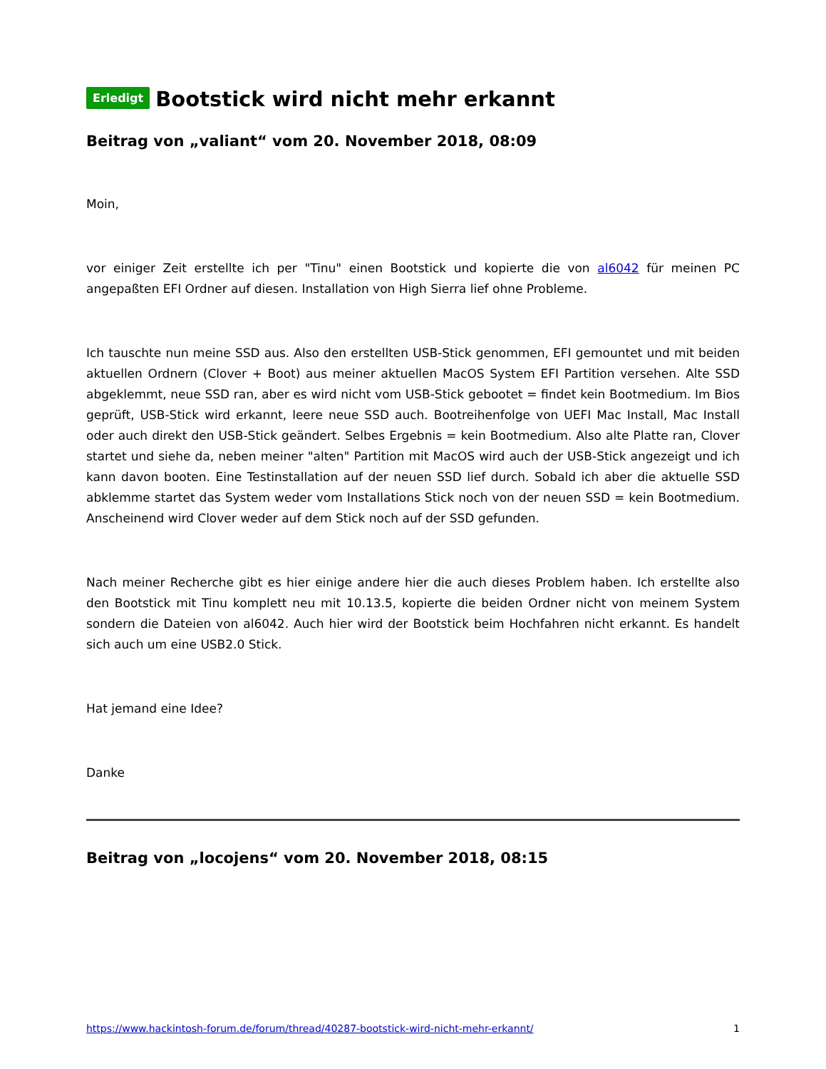Erledigt Bootstick wird nicht mehr erkannt
Beitrag von „valiant“ vom 20. November 2018, 08:09
Moin,
vor einiger Zeit erstellte ich per "Tinu" einen Bootstick und kopierte die von al6042 für meinen PC angepaßten EFI Ordner auf diesen. Installation von High Sierra lief ohne Probleme.
Ich tauschte nun meine SSD aus. Also den erstellten USB-Stick genommen, EFI gemountet und mit beiden aktuellen Ordnern (Clover + Boot) aus meiner aktuellen MacOS System EFI Partition versehen. Alte SSD abgeklemmt, neue SSD ran, aber es wird nicht vom USB-Stick gebootet = findet kein Bootmedium. Im Bios geprüft, USB-Stick wird erkannt, leere neue SSD auch. Bootreihenfolge von UEFI Mac Install, Mac Install oder auch direkt den USB-Stick geändert. Selbes Ergebnis = kein Bootmedium. Also alte Platte ran, Clover startet und siehe da, neben meiner "alten" Partition mit MacOS wird auch der USB-Stick angezeigt und ich kann davon booten. Eine Testinstallation auf der neuen SSD lief durch. Sobald ich aber die aktuelle SSD abklemme startet das System weder vom Installations Stick noch von der neuen SSD = kein Bootmedium. Anscheinend wird Clover weder auf dem Stick noch auf der SSD gefunden.
Nach meiner Recherche gibt es hier einige andere hier die auch dieses Problem haben. Ich erstellte also den Bootstick mit Tinu komplett neu mit 10.13.5, kopierte die beiden Ordner nicht von meinem System sondern die Dateien von al6042. Auch hier wird der Bootstick beim Hochfahren nicht erkannt. Es handelt sich auch um eine USB2.0 Stick.
Hat jemand eine Idee?
Danke
Beitrag von „locojens“ vom 20. November 2018, 08:15
https://www.hackintosh-forum.de/forum/thread/40287-bootstick-wird-nicht-mehr-erkannt/ 1